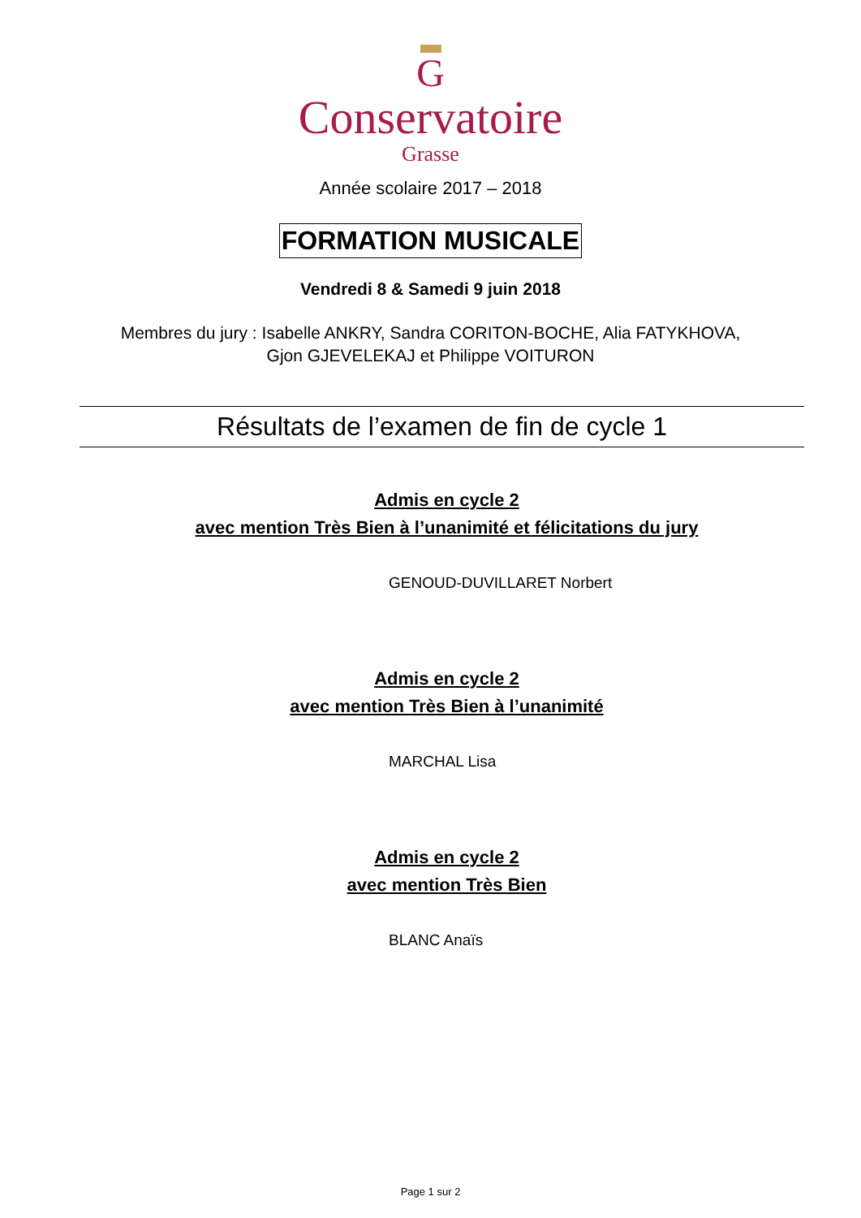G
Conservatoire
Grasse
Année scolaire 2017 – 2018
FORMATION MUSICALE
Vendredi 8 & Samedi 9 juin 2018
Membres du jury : Isabelle ANKRY, Sandra CORITON-BOCHE, Alia FATYKHOVA,
Gjon GJEVELEKAJ et Philippe VOITURON
Résultats de l’examen de fin de cycle 1
Admis en cycle 2
avec mention Très Bien à l’unanimité et félicitations du jury
GENOUD-DUVILLARET Norbert
Admis en cycle 2
avec mention Très Bien à l’unanimité
MARCHAL Lisa
Admis en cycle 2
avec mention Très Bien
BLANC Anaïs
Page 1 sur 2